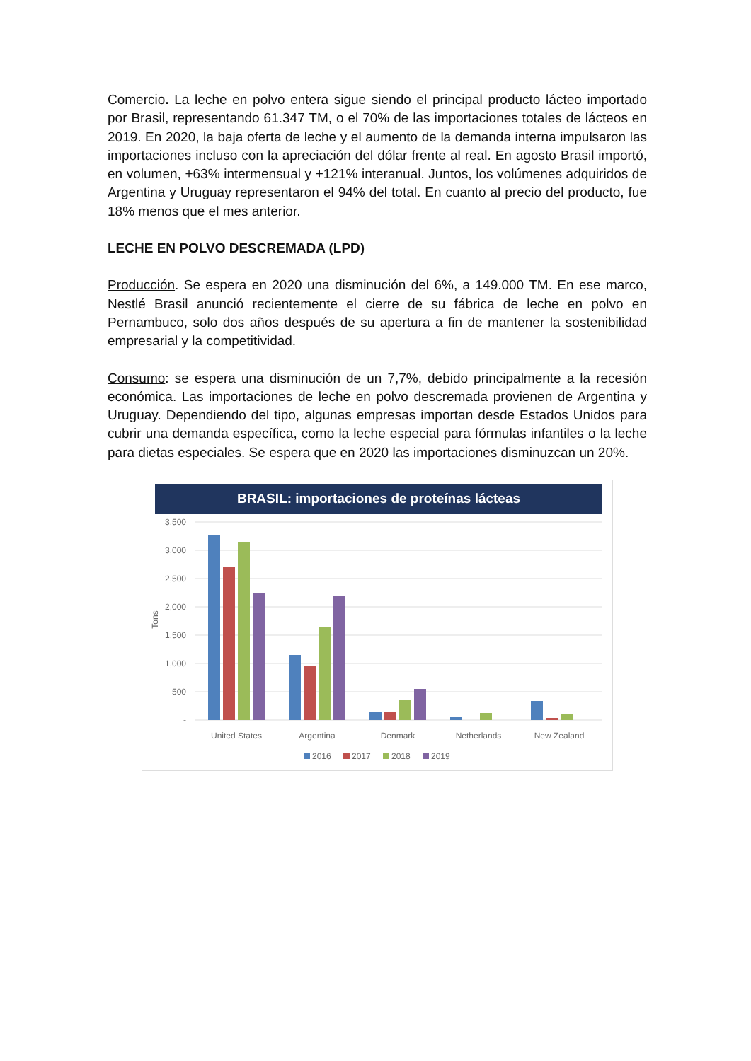Comercio. La leche en polvo entera sigue siendo el principal producto lácteo importado por Brasil, representando 61.347 TM, o el 70% de las importaciones totales de lácteos en 2019. En 2020, la baja oferta de leche y el aumento de la demanda interna impulsaron las importaciones incluso con la apreciación del dólar frente al real. En agosto Brasil importó, en volumen, +63% intermensual y +121% interanual. Juntos, los volúmenes adquiridos de Argentina y Uruguay representaron el 94% del total. En cuanto al precio del producto, fue 18% menos que el mes anterior.
LECHE EN POLVO DESCREMADA (LPD)
Producción. Se espera en 2020 una disminución del 6%, a 149.000 TM. En ese marco, Nestlé Brasil anunció recientemente el cierre de su fábrica de leche en polvo en Pernambuco, solo dos años después de su apertura a fin de mantener la sostenibilidad empresarial y la competitividad.
Consumo: se espera una disminución de un 7,7%, debido principalmente a la recesión económica. Las importaciones de leche en polvo descremada provienen de Argentina y Uruguay. Dependiendo del tipo, algunas empresas importan desde Estados Unidos para cubrir una demanda específica, como la leche especial para fórmulas infantiles o la leche para dietas especiales. Se espera que en 2020 las importaciones disminuzcan un 20%.
BRASIL: importaciones de proteínas lácteas
3,500
3,000
2,500
2,000
1,500
1,000
500
-
Tons
United States
Argentina
Denmark
Netherlands
New Zealand
2016
2017
2018
2019